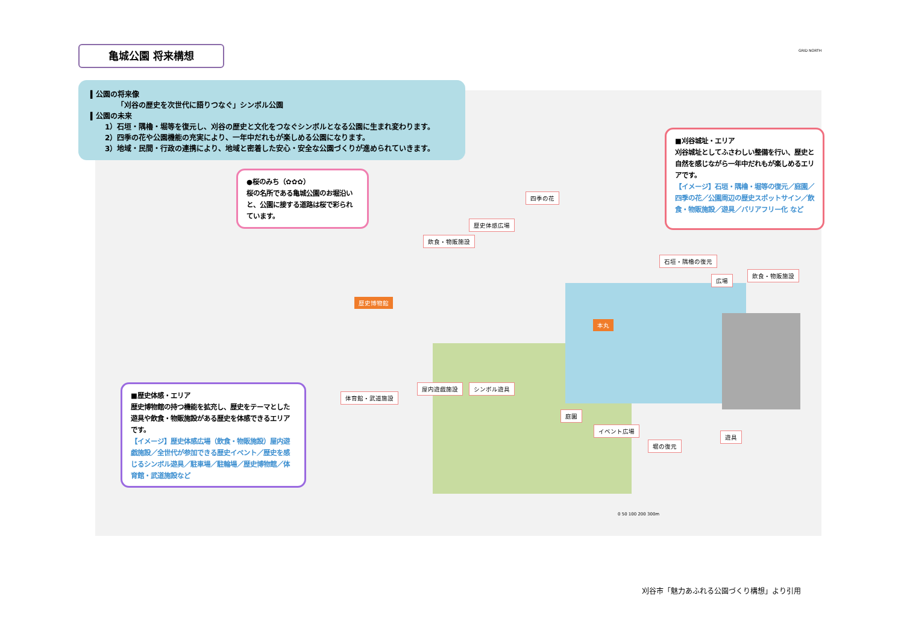亀城公園 将来構想
▍公園の将来像
「刈谷の歴史を次世代に語りつなぐ」シンボル公園
▍公園の未来
1）石垣・隅櫓・堀等を復元し、刈谷の歴史と文化をつなぐシンボルとなる公園に生まれ変わります。
2）四季の花や公園機能の充実により、一年中だれもが楽しめる公園になります。
3）地域・民間・行政の連携により、地域と密着した安心・安全な公園づくりが進められていきます。
●桜のみち（✿✿✿）
桜の名所である亀城公園のお堀沿いと、公園に接する道路は桜で彩られています。
■刈谷城址・エリア
刈谷城址としてふさわしい整備を行い、歴史と自然を感じながら一年中だれもが楽しめるエリアです。
【イメージ】石垣・隅櫓・堀等の復元／庭園／四季の花／公園周辺の歴史スポットサイン／飲食・物販施設／遊具／バリアフリー化 など
■歴史体感・エリア
歴史博物館の持つ機能を拡充し、歴史をテーマとした遊具や飲食・物販施設がある歴史を体感できるエリアです。
【イメージ】歴史体感広場（飲食・物販施設）屋内遊戯施設／全世代が参加できる歴史イベント／歴史を感じるシンボル遊具／駐車場／駐輪場／歴史博物館／体育館・武道施設など
四季の花
歴史体感広場
飲食・物販施設
石垣・隅櫓の復元
広場
飲食・物販施設
歴史博物館
本丸
屋内遊戯施設 シンボル遊具
体育館・武道施設
庭園
イベント広場
堀の復元
遊具
0 50 100 200 300m
GRID NORTH
刈谷市「魅力あふれる公園づくり構想」より引用